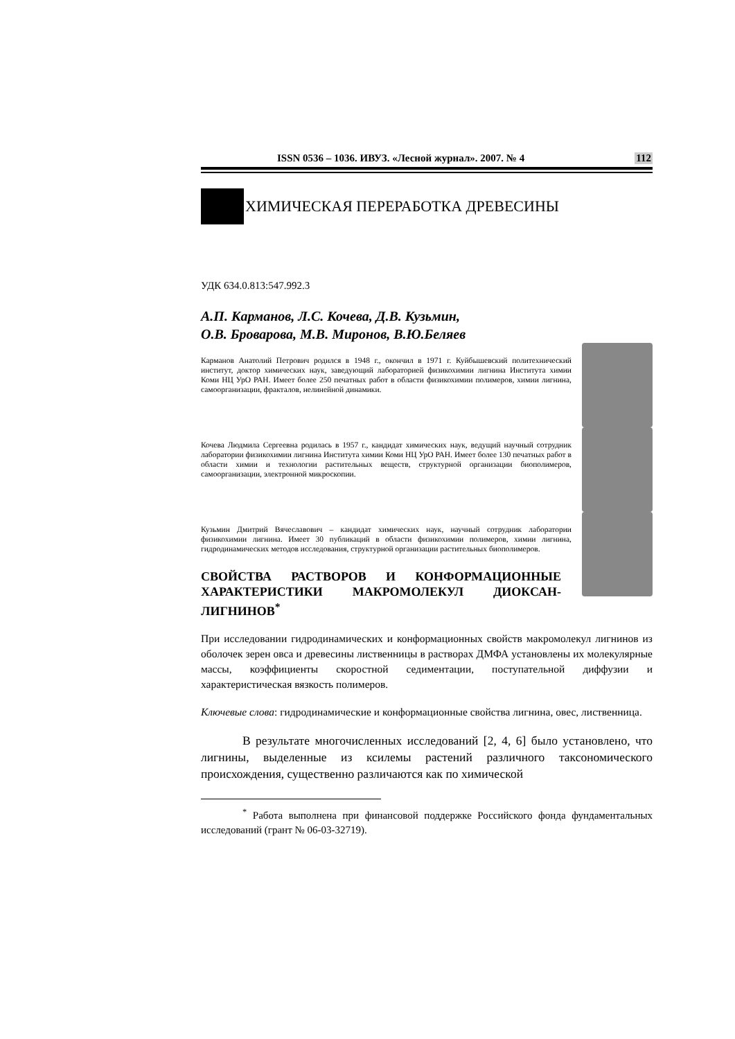ISSN 0536 – 1036. ИВУЗ. «Лесной журнал». 2007. № 4 112
ХИМИЧЕСКАЯ ПЕРЕРАБОТКА ДРЕВЕСИНЫ
УДК 634.0.813:547.992.3
А.П. Карманов, Л.С. Кочева, Д.В. Кузьмин,
О.В. Броварова, М.В. Миронов, В.Ю.Беляев
Карманов Анатолий Петрович родился в 1948 г., окончил в 1971 г. Куйбышевский политехнический институт, доктор химических наук, заведующий лабораторией физикохимии лигнина Института химии Коми НЦ УрО РАН. Имеет более 250 печатных работ в области физикохимии полимеров, химии лигнина, самоорганизации, фракталов, нелинейной динамики.
Кочева Людмила Сергеевна родилась в 1957 г., кандидат химических наук, ведущий научный сотрудник лаборатории физикохимии лигнина Института химии Коми НЦ УрО РАН. Имеет более 130 печатных работ в области химии и технологии растительных веществ, структурной организации биополимеров, самоорганизации, электронной микроскопии.
Кузьмин Дмитрий Вячеславович – кандидат химических наук, научный сотрудник лаборатории физикохимии лигнина. Имеет 30 публикаций в области физикохимии полимеров, химии лигнина, гидродинамических методов исследования, структурной организации растительных биополимеров.
СВОЙСТВА РАСТВОРОВ И КОНФОРМАЦИОННЫЕ ХАРАКТЕРИСТИКИ МАКРОМОЛЕКУЛ ДИОКСАН-ЛИГНИНОВ<sup>*</sup>
При исследовании гидродинамических и конформационных свойств макромолекул лигнинов из оболочек зерен овса и древесины лиственницы в растворах ДМФА установлены их молекулярные массы, коэффициенты скоростной седиментации, поступательной диффузии и характеристическая вязкость полимеров.
Ключевые слова: гидродинамические и конформационные свойства лигнина, овес, лиственница.
В результате многочисленных исследований [2, 4, 6] было установлено, что лигнины, выделенные из ксилемы растений различного таксономического происхождения, существенно различаются как по химической
<sup>*</sup> Работа выполнена при финансовой поддержке Российского фонда фундаментальных исследований (грант № 06-03-32719).